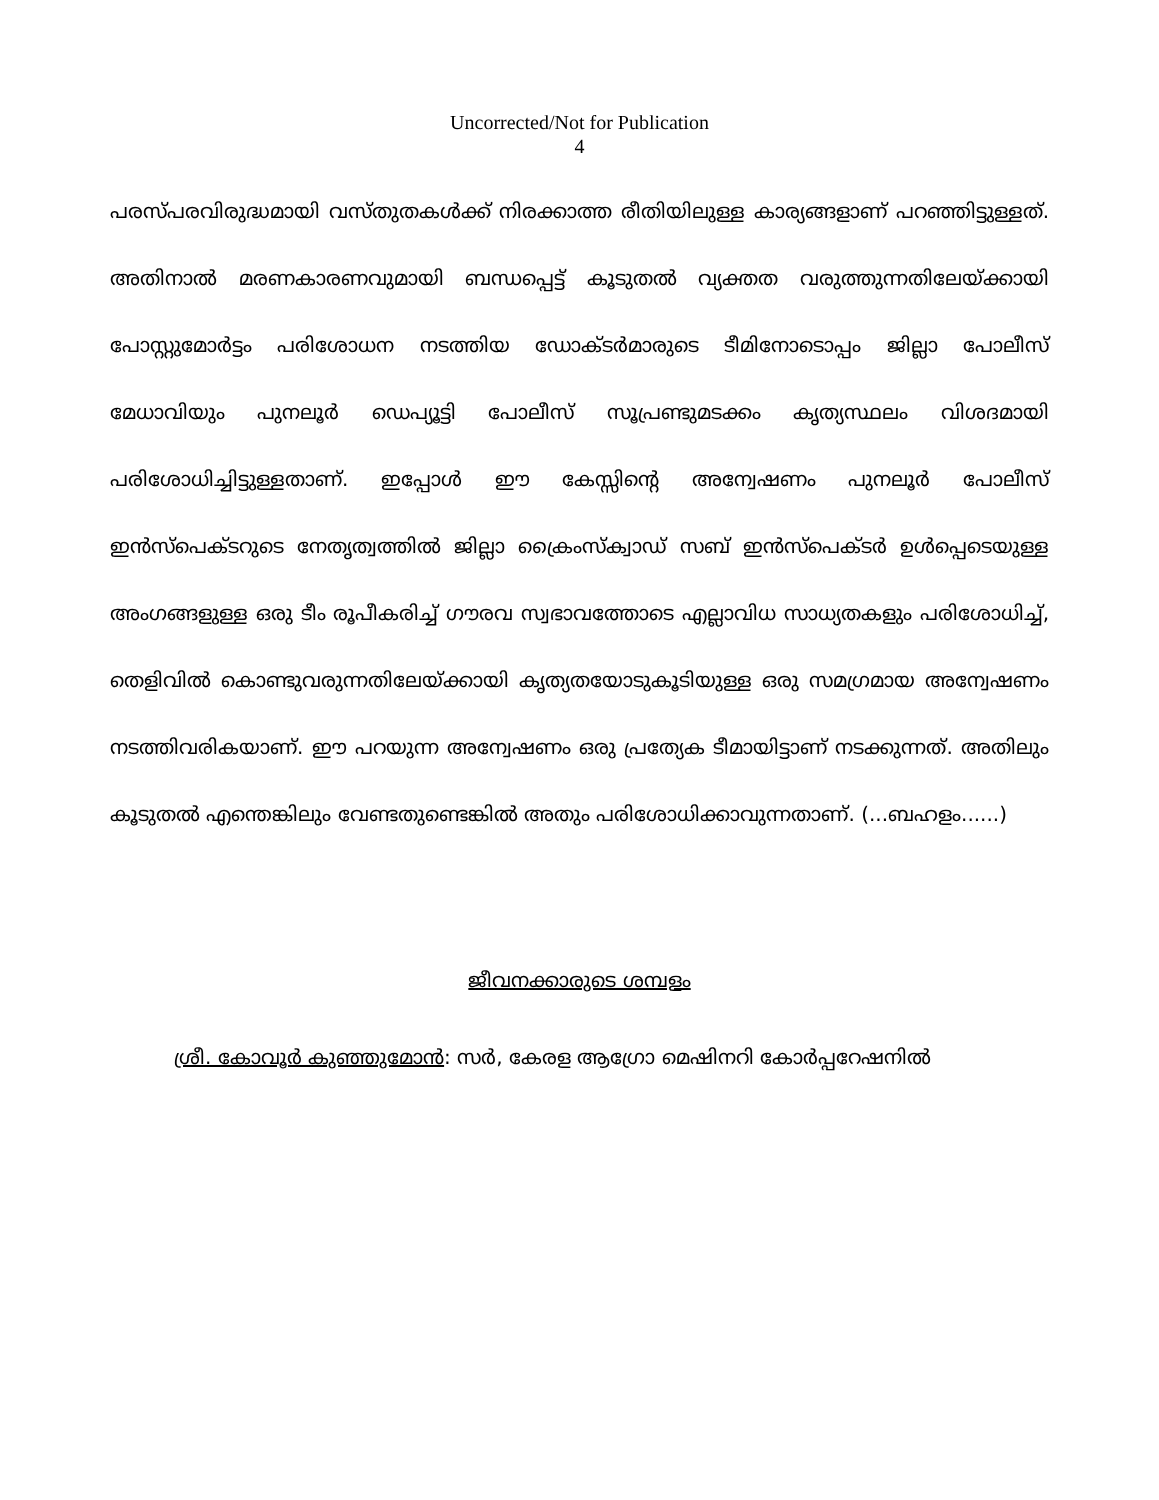Uncorrected/Not for Publication
4
പരസ്പരവിരുദ്ധമായി വസ്തുതകൾക്ക് നിരക്കാത്ത രീതിയിലുള്ള കാര്യങ്ങളാണ് പറഞ്ഞിട്ടുള്ളത്. അതിനാൽ മരണകാരണവുമായി ബന്ധപ്പെട്ട് കൂടുതൽ വ്യക്തത വരുത്തുന്നതിലേയ്ക്കായി പോസ്റ്റുമോർട്ടം പരിശോധന നടത്തിയ ഡോക്ടർമാരുടെ ടീമിനോടൊപ്പം ജില്ലാ പോലീസ് മേധാവിയും പുനലൂർ ഡെപ്യൂട്ടി പോലീസ് സൂപ്രണ്ടുമടക്കം കൃത്യസ്ഥലം വിശദമായി പരിശോധിച്ചിട്ടുള്ളതാണ്. ഇപ്പോൾ ഈ കേസ്സിന്റെ അന്വേഷണം പുനലൂർ പോലീസ് ഇൻസ്പെക്ടറുടെ നേതൃത്വത്തിൽ ജില്ലാ ക്രൈംസ്ക്വാഡ് സബ് ഇൻസ്പെക്ടർ ഉൾപ്പെടെയുള്ള അംഗങ്ങളുള്ള ഒരു ടീം രൂപീകരിച്ച് ഗൗരവ സ്വഭാവത്തോടെ എല്ലാവിധ സാധ്യതകളും പരിശോധിച്ച്, തെളിവിൽ കൊണ്ടുവരുന്നതിലേയ്ക്കായി കൃത്യതയോടുകൂടിയുള്ള ഒരു സമഗ്രമായ അന്വേഷണം നടത്തിവരികയാണ്. ഈ പറയുന്ന അന്വേഷണം ഒരു പ്രത്യേക ടീമായിട്ടാണ് നടക്കുന്നത്. അതിലും കൂടുതൽ എന്തെങ്കിലും വേണ്ടതുണ്ടെങ്കിൽ അതും പരിശോധിക്കാവുന്നതാണ്. (...ബഹളം......)
ജീവനക്കാരുടെ ശമ്പളം
ശ്രീ. കോവൂർ കുഞ്ഞുമോൻ: സർ, കേരള ആഗ്രോ മെഷിനറി കോർപ്പറേഷനിൽ